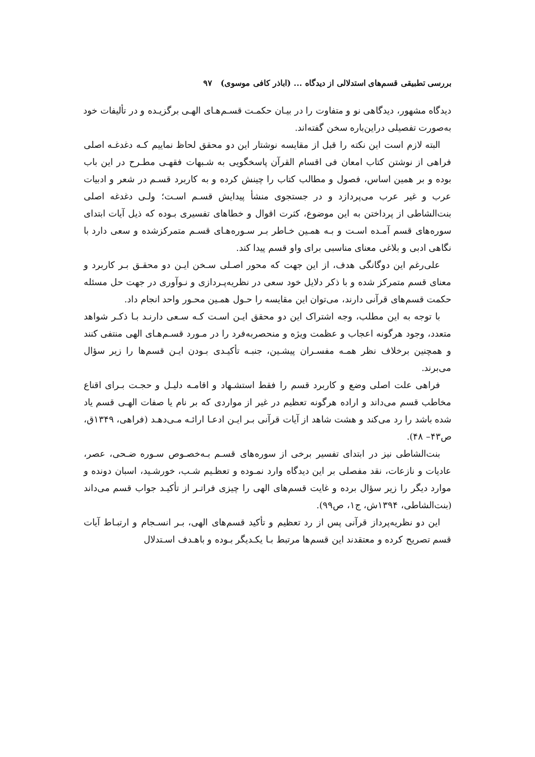بررسی تطبیقی قسم‌های استدلالی از دیدگاه ... (اباذر کافی موسوی) ۹۷
دیدگاه مشهور، دیدگاهی نو و متفاوت را در بیـان حکمـت قسـم‌هـای الهـی برگزیـده و در تألیفات خود به‌صورت تفصیلی دراین‌باره سخن گفته‌اند.
البته لازم است این نکته را قبل از مقایسه نوشتار این دو محقق لحاظ نماییم کـه دغدغـه اصلی فراهی از نوشتن کتاب امعان فی اقسام القرآن پاسخگویی به شـبهات فقهـی مطـرح در این باب بوده و بر همین اساس، فصول و مطالب کتاب را چینش کرده و به کاربرد قسـم در شعر و ادبیات عرب و غیر عرب می‌پردازد و در جستجوی منشأ پیدایش قسـم اسـت؛ ولـی دغدغه اصلی بنت‌الشاطی از پرداختن به این موضوع، کثرت اقوال و خطاهای تفسیری بـوده که ذیل آیات ابتدای سوره‌های قسم آمـده اسـت و بـه همـین خـاطر بـر سـوره‌هـای قسـم متمرکزشده و سعی دارد با نگاهی ادبی و بلاغی معنای مناسبی برای واو قسم پیدا کند.
علی‌رغم این دوگانگی هدف، از این جهت که محور اصـلی سـخن ایـن دو محقـق بـر کاربرد و معنای قسم متمرکز شده و با ذکر دلایل خود سعی در نظریه‌پـردازی و نـوآوری در جهت حل مسئله حکمت قسم‌های قرآنی دارند، می‌توان این مقایسه را حـول همـین محـور واحد انجام داد.
با توجه به این مطلب، وجه اشتراک این دو محقق ایـن اسـت کـه سـعی دارنـد بـا ذکـر شواهد متعدد، وجود هرگونه اعجاب و عظمت ویژه و منحصربه‌فرد را در مـورد قسـم‌هـای الهی منتفی کنند و همچنین برخلاف نظر همـه مفسـران پیشـین، جنبـه تأکیـدی بـودن ایـن قسم‌ها را زیر سؤال می‌برند.
فراهی علت اصلی وضع و کاربرد قسم را فقط استشـهاد و اقامـه دلیـل و حجـت بـرای اقناع مخاطب قسم می‌داند و اراده هرگونه تعظیم در غیر از مواردی که بر نام یا صفات الهـی قسم یاد شده باشد را رد می‌کند و هشت شاهد از آیات قرآنی بـر ایـن ادعـا ارائـه مـی‌دهـد (فراهی، ۱۳۴۹ق، ص۴۳– ۴۸).
بنت‌الشاطی نیز در ابتدای تفسیر برخی از سوره‌های قسـم بـه‌خصـوص سـوره ضـحی، عصر، عادیات و نازعات، نقد مفصلی بر این دیدگاه وارد نمـوده و تعظـیم شـب، خورشـید، اسبان دونده و موارد دیگر را زیر سؤال برده و غایت قسم‌های الهی را چیزی فراتـر از تأکیـد جواب قسم می‌داند (بنت‌الشاطی، ۱۳۹۴ش، ج۱، ص۹۹).
این دو نظریه‌پرداز قرآنی پس از رد تعظیم و تأکید قسم‌های الهی، بـر انسـجام و ارتبـاط آیات قسم تصریح کرده و معتقدند این قسم‌ها مرتبط بـا یکـدیگر بـوده و باهـدف اسـتدلال